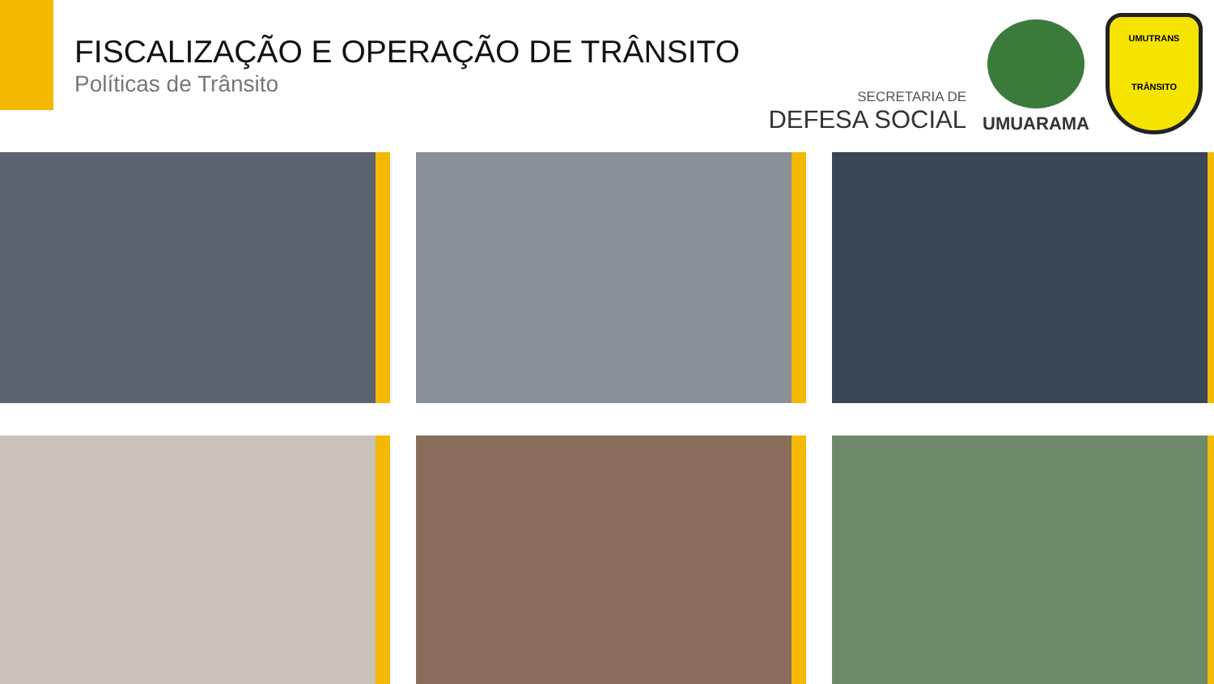FISCALIZAÇÃO E OPERAÇÃO DE TRÂNSITO
Políticas de Trânsito
SECRETARIA DE
DEFESA SOCIAL
UMUARAMA
UMUTRANS
TRÂNSITO